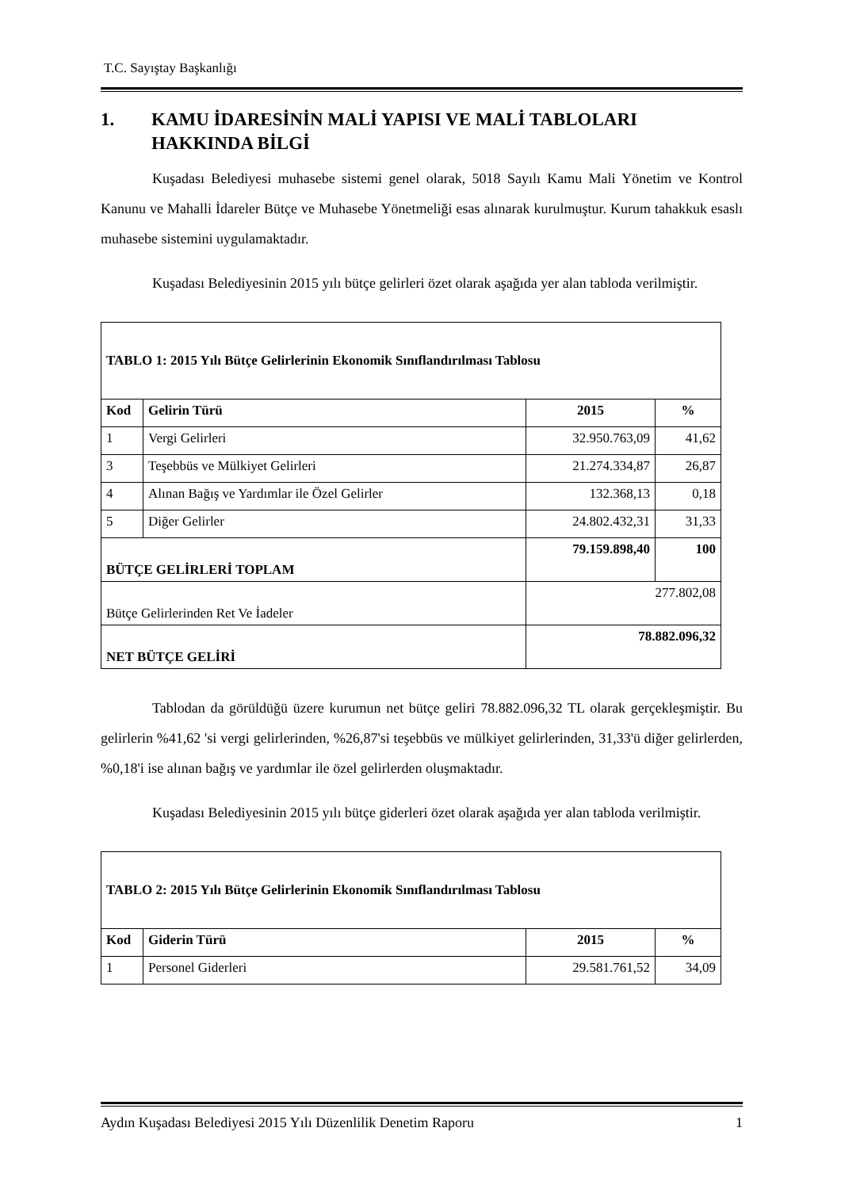T.C. Sayıştay Başkanlığı
1. KAMU İDARESİNİN MALİ YAPISI VE MALİ TABLOLARI
HAKKINDA BİLGİ
Kuşadası Belediyesi muhasebe sistemi genel olarak, 5018 Sayılı Kamu Mali Yönetim ve Kontrol Kanunu ve Mahalli İdareler Bütçe ve Muhasebe Yönetmeliği esas alınarak kurulmuştur. Kurum tahakkuk esaslı muhasebe sistemini uygulamaktadır.
Kuşadası Belediyesinin 2015 yılı bütçe gelirleri özet olarak aşağıda yer alan tabloda verilmiştir.
| TABLO 1: 2015 Yılı Bütçe Gelirlerinin Ekonomik Sınıflandırılması Tablosu | | | |
| Kod | Gelirin Türü | 2015 | % |
| 1 | Vergi Gelirleri | 32.950.763,09 | 41,62 |
| 3 | Teşebbüs ve Mülkiyet Gelirleri | 21.274.334,87 | 26,87 |
| 4 | Alınan Bağış ve Yardımlar ile Özel Gelirler | 132.368,13 | 0,18 |
| 5 | Diğer Gelirler | 24.802.432,31 | 31,33 |
| BÜTÇE GELİRLERİ TOPLAM | | 79.159.898,40 | 100 |
| Bütçe Gelirlerinden Ret Ve İadeler | | 277.802,08 | |
| NET BÜTÇE GELİRİ | | 78.882.096,32 | |
Tablodan da görüldüğü üzere kurumun net bütçe geliri 78.882.096,32 TL olarak gerçekleşmiştir. Bu gelirlerin %41,62 'si vergi gelirlerinden, %26,87'si teşebbüs ve mülkiyet gelirlerinden, 31,33'ü diğer gelirlerden, %0,18'i ise alınan bağış ve yardımlar ile özel gelirlerden oluşmaktadır.
Kuşadası Belediyesinin 2015 yılı bütçe giderleri özet olarak aşağıda yer alan tabloda verilmiştir.
| TABLO 2: 2015 Yılı Bütçe Gelirlerinin Ekonomik Sınıflandırılması Tablosu | | | |
| Kod | Giderin Türü | 2015 | % |
| 1 | Personel Giderleri | 29.581.761,52 | 34,09 |
Aydın Kuşadası Belediyesi 2015 Yılı Düzenlilik Denetim Raporu 1